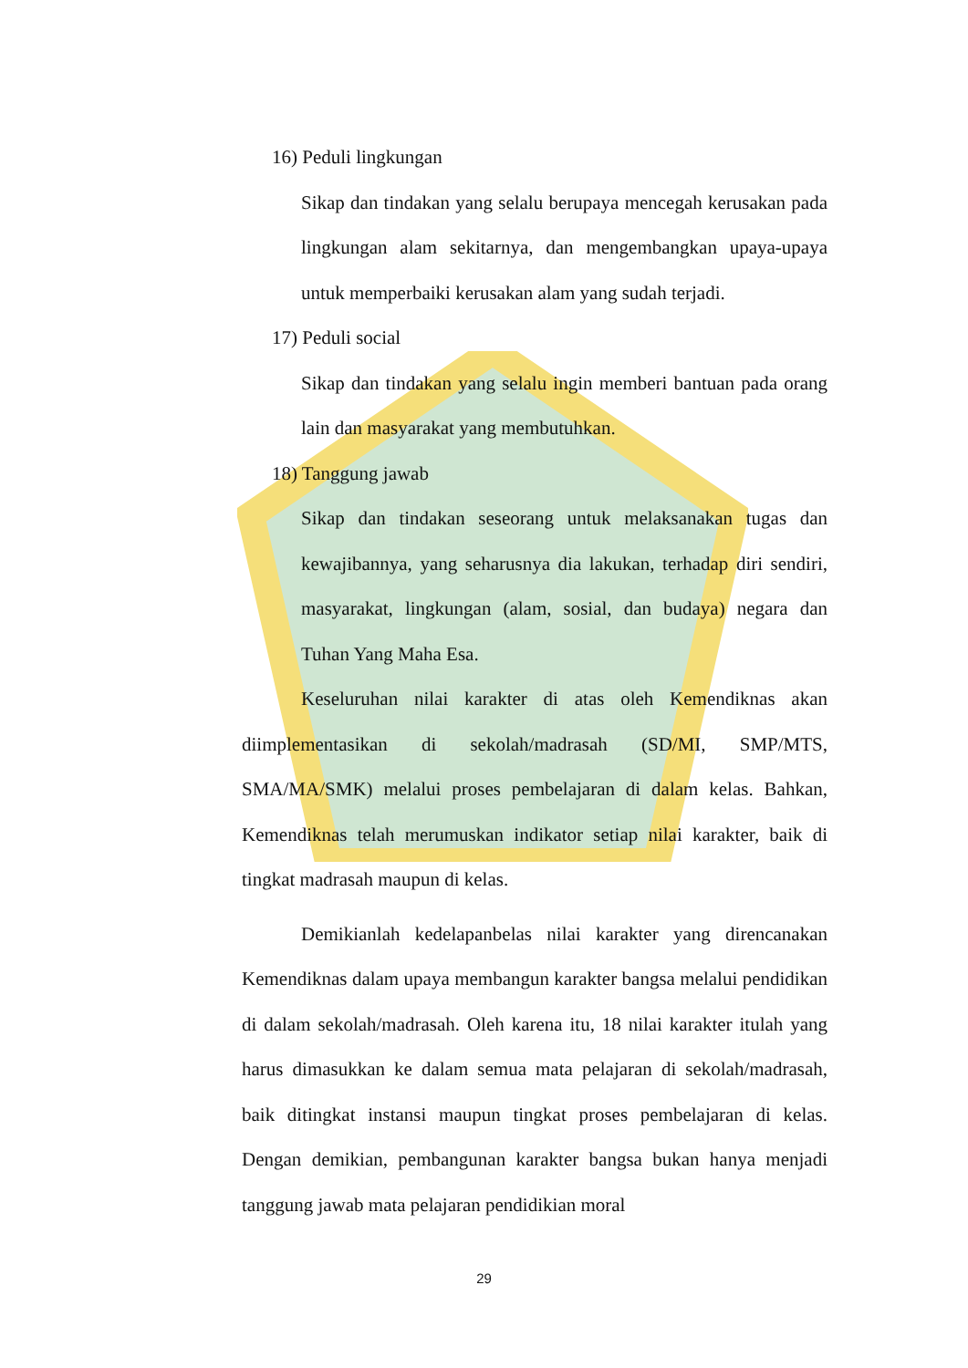16) Peduli lingkungan
Sikap dan tindakan yang selalu berupaya mencegah kerusakan pada lingkungan alam sekitarnya, dan mengembangkan upaya-upaya untuk memperbaiki kerusakan alam yang sudah terjadi.
17) Peduli social
Sikap dan tindakan yang selalu ingin memberi bantuan pada orang lain dan masyarakat yang membutuhkan.
18) Tanggung jawab
Sikap dan tindakan seseorang untuk melaksanakan tugas dan kewajibannya, yang seharusnya dia lakukan, terhadap diri sendiri, masyarakat, lingkungan (alam, sosial, dan budaya) negara dan Tuhan Yang Maha Esa.
Keseluruhan nilai karakter di atas oleh Kemendiknas akan diimplementasikan di sekolah/madrasah (SD/MI, SMP/MTS, SMA/MA/SMK) melalui proses pembelajaran di dalam kelas. Bahkan, Kemendiknas telah merumuskan indikator setiap nilai karakter, baik di tingkat madrasah maupun di kelas.
Demikianlah kedelapanbelas nilai karakter yang direncanakan Kemendiknas dalam upaya membangun karakter bangsa melalui pendidikan di dalam sekolah/madrasah. Oleh karena itu, 18 nilai karakter itulah yang harus dimasukkan ke dalam semua mata pelajaran di sekolah/madrasah, baik ditingkat instansi maupun tingkat proses pembelajaran di kelas. Dengan demikian, pembangunan karakter bangsa bukan hanya menjadi tanggung jawab mata pelajaran pendidikian moral
29